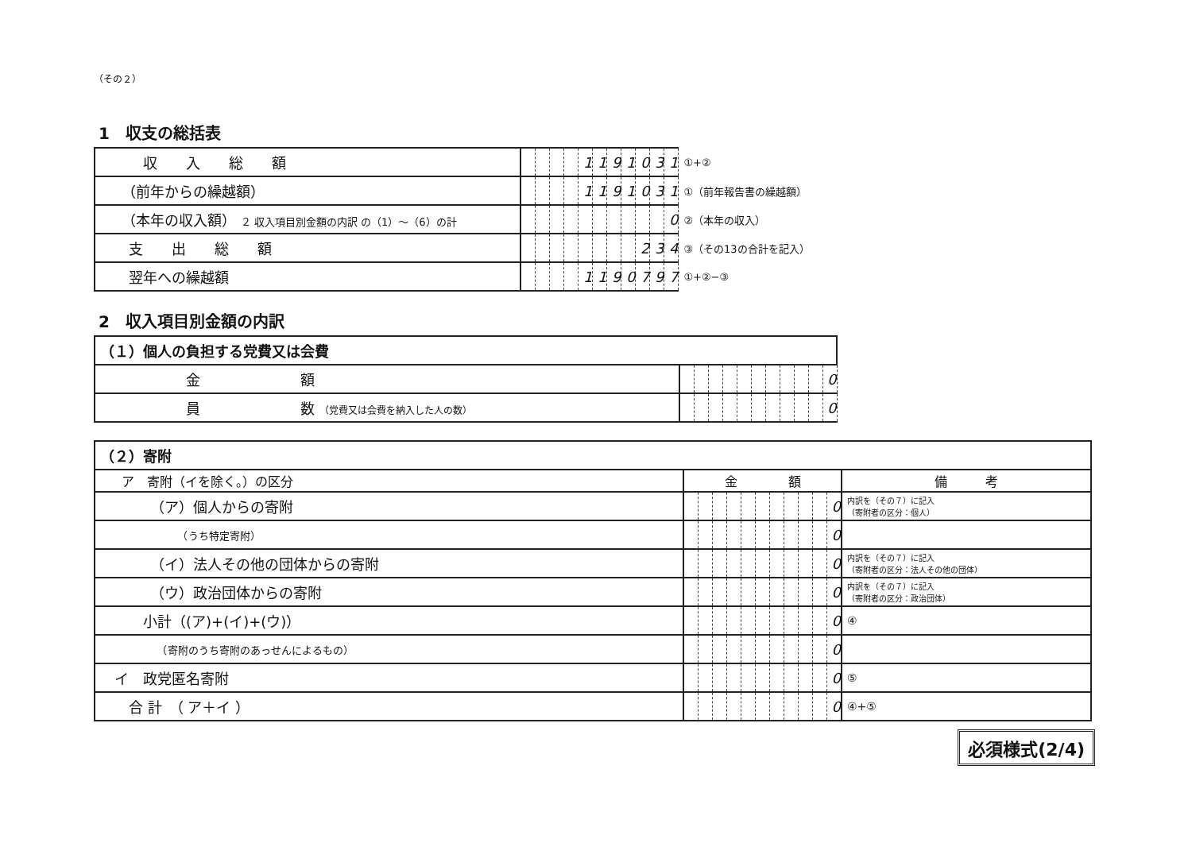（その２）
1　収支の総括表
| 収 入 総 額 | | | | | 1 | 1 | 9 | 1 | 0 | 3 | 1 | ①+② |
| （前年からの繰越額） | | | | | 1 | 1 | 9 | 1 | 0 | 3 | 1 | ①（前年報告書の繰越額） |
| （本年の収入額） ２ 収入項目別金額の内訳 の（1）～（6）の計 | | | | | | | | | | | 0 | ②（本年の収入） |
| 支 出 総 額 | | | | | | | | | 2 | 3 | 4 | ③（その13の合計を記入） |
| 翌年への繰越額 | | | | | 1 | 1 | 9 | 0 | 7 | 9 | 7 | ①+②−③ |
2　収入項目別金額の内訳
| （１）個人の負担する党費又は会費 | | | | | | | | | | | |
| 金 額 | | | | | | | | | | | 0 |
| 員 数 （党費又は会費を納入した人の数） | | | | | | | | | | | 0 |
| （２）寄附 | | | | | | | | | | | | |
| ア 寄附（イを除く。）の区分 | 金 額 | | | | | | | | | | | 備 考 |
| （ア）個人からの寄附 | | | | | | | | | | | 0 | 内訳を（その７）に記入 （寄附者の区分：個人） |
| （うち特定寄附） | | | | | | | | | | | 0 | |
| （イ）法人その他の団体からの寄附 | | | | | | | | | | | 0 | 内訳を（その７）に記入 （寄附者の区分：法人その他の団体） |
| （ウ）政治団体からの寄附 | | | | | | | | | | | 0 | 内訳を（その７）に記入 （寄附者の区分：政治団体） |
| 小計（(ア)+(イ)+(ウ)） | | | | | | | | | | | 0 | ④ |
| （寄附のうち寄附のあっせんによるもの） | | | | | | | | | | | 0 | |
| イ 政党匿名寄附 | | | | | | | | | | | 0 | ⑤ |
| 合 計 （ ア＋イ ） | | | | | | | | | | | 0 | ④+⑤ |
必須様式(2/4)